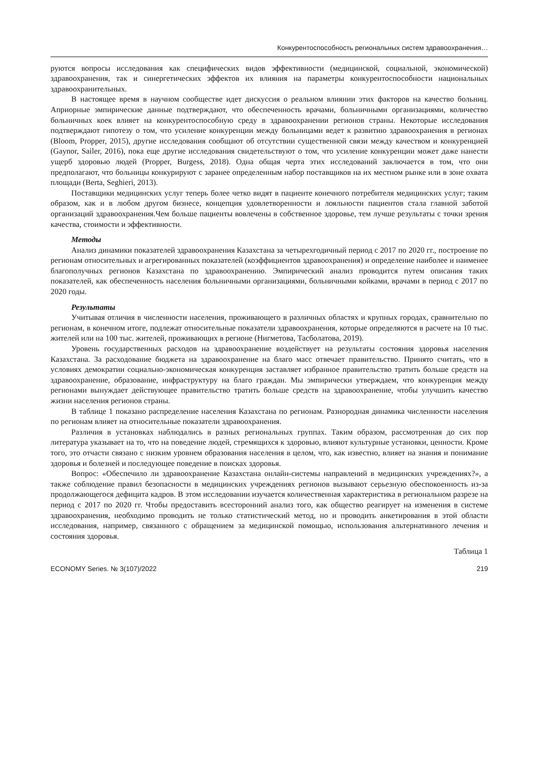Конкурентоспособность региональных систем здравоохранения…
руются вопросы исследования как специфических видов эффективности (медицинской, социальной, экономической) здравоохранения, так и синергетических эффектов их влияния на параметры конкурентоспособности национальных здравоохранительных.
В настоящее время в научном сообществе идет дискуссия о реальном влиянии этих факторов на качество больниц. Априорные эмпирические данные подтверждают, что обеспеченность врачами, больничными организациями, количество больничных коек влияет на конкурентоспособную среду в здравоохранении регионов страны. Некоторые исследования подтверждают гипотезу о том, что усиление конкуренции между больницами ведет к развитию здравоохранения в регионах (Bloom, Propper, 2015), другие исследования сообщают об отсутствии существенной связи между качеством и конкуренцией (Gaynor, Sailer, 2016), пока еще другие исследования свидетельствуют о том, что усиление конкуренции может даже нанести ущерб здоровью людей (Propper, Burgess, 2018). Одна общая черта этих исследований заключается в том, что они предполагают, что больницы конкурируют с заранее определенным набор поставщиков на их местном рынке или в зоне охвата площади (Berta, Seghieri, 2013).
Поставщики медицинских услуг теперь более четко видят в пациенте конечного потребителя медицинских услуг; таким образом, как и в любом другом бизнесе, концепция удовлетворенности и лояльности пациентов стала главной заботой организаций здравоохранения.Чем больше пациенты вовлечены в собственное здоровье, тем лучше результаты с точки зрения качества, стоимости и эффективности.
Методы
Анализ динамики показателей здравоохранения Казахстана за четырехгодичный период с 2017 по 2020 гг., построение по регионам относительных и агрегированных показателей (коэффициентов здравоохранения) и определение наиболее и наименее благополучных регионов Казахстана по здравоохранению. Эмпирический анализ проводится путем описания таких показателей, как обеспеченность населения больничными организациями, больничными койками, врачами в период с 2017 по 2020 годы.
Результаты
Учитывая отличия в численности населения, проживающего в различных областях и крупных городах, сравнительно по регионам, в конечном итоге, подлежат относительные показатели здравоохранения, которые определяются в расчете на 10 тыс. жителей или на 100 тыс. жителей, проживающих в регионе (Нигметова, Тасболатова, 2019).
Уровень государственных расходов на здравоохранение воздействует на результаты состояния здоровья населения Казахстана. За расходование бюджета на здравоохранение на благо масс отвечает правительство. Принято считать, что в условиях демократии социально-экономическая конкуренция заставляет избранное правительство тратить больше средств на здравоохранение, образование, инфраструктуру на благо граждан. Мы эмпирически утверждаем, что конкуренция между регионами вынуждает действующее правительство тратить больше средств на здравоохранение, чтобы улучшить качество жизни населения регионов страны.
В таблице 1 показано распределение населения Казахстана по регионам. Разнородная динамика численности населения по регионам влияет на относительные показатели здравоохранения.
Различия в установках наблюдались в разных региональных группах. Таким образом, рассмотренная до сих пор литература указывает на то, что на поведение людей, стремящихся к здоровью, влияют культурные установки, ценности. Кроме того, это отчасти связано с низким уровнем образования населения в целом, что, как известно, влияет на знания и понимание здоровья и болезней и последующее поведение в поисках здоровья.
Вопрос: «Обеспечило ли здравоохранение Казахстана онлайн-системы направлений в медицинских учреждениях?», а также соблюдение правил безопасности в медицинских учреждениях регионов вызывают серьезную обеспокоенность из-за продолжающегося дефицита кадров. В этом исследовании изучается количественная характеристика в региональном разрезе на период с 2017 по 2020 гг. Чтобы предоставить всесторонний анализ того, как общество реагирует на изменения в системе здравоохранения, необходимо проводить не только статистический метод, но и проводить анкетирования в этой области исследования, например, связанного с обращением за медицинской помощью, использования альтернативного лечения и состояния здоровья.
Таблица 1
ECONOMY Series. № 3(107)/2022 219